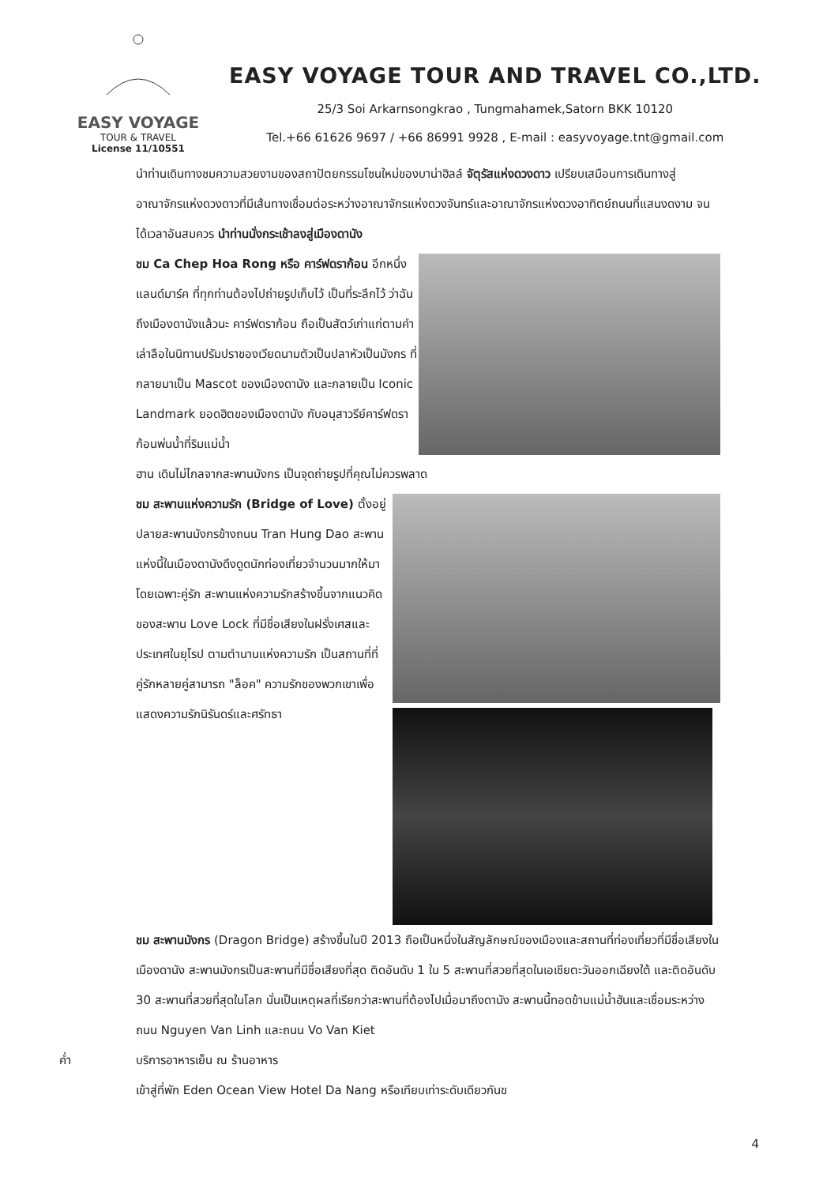EASY VOYAGE
TOUR & TRAVEL
License 11/10551
EASY VOYAGE TOUR AND TRAVEL CO.,LTD.
25/3 Soi Arkarnsongkrao , Tungmahamek,Satorn BKK 10120
Tel.+66 61626 9697 / +66 86991 9928 , E-mail : easyvoyage.tnt@gmail.com
นำท่านเดินทางชมความสวยงามของสถาปัตยกรรมโซนใหม่ของบาน่าฮิลล์ จัตุรัสแห่งดวงดาว เปรียบเสมือนการเดินทางสู่อาณาจักรแห่งดวงดาวที่มีเส้นทางเชื่อมต่อระหว่างอาณาจักรแห่งดวงจันทร์และอาณาจักรแห่งดวงอาทิตย์ถนนที่แสนงดงาม จนได้เวลาอันสมควร นำท่านนั่งกระเช้าลงสู่เมืองดานัง
ชม Ca Chep Hoa Rong หรือ คาร์ฟดราก้อน อีกหนึ่งแลนด์มาร์ค ที่ทุกท่านต้องไปถ่ายรูปเก็บไว้ เป็นที่ระลึกไว้ ว่าฉันถึงเมืองดานังแล้วนะ คาร์ฟดราก้อน ถือเป็นสัตว์เก่าแก่ตามคำเล่าลือในนิทานปรัมปราของเวียดนามตัวเป็นปลาหัวเป็นมังกร ที่กลายมาเป็น Mascot ของเมืองดานัง และกลายเป็น Iconic Landmark ยอดฮิตของเมืองดานัง กับอนุสาวรีย์คาร์ฟดราก้อนพ่นน้ำที่ริมแม่น้ำ
ฮาน เดินไม่ไกลจากสะพานมังกร เป็นจุดถ่ายรูปที่คุณไม่ควรพลาด
ชม สะพานแห่งความรัก (Bridge of Love) ตั้งอยู่ปลายสะพานมังกรข้างถนน Tran Hung Dao สะพานแห่งนี้ในเมืองดานังดึงดูดนักท่องเที่ยวจำนวนมากให้มาโดยเฉพาะคู่รัก สะพานแห่งความรักสร้างขึ้นจากแนวคิดของสะพาน Love Lock ที่มีชื่อเสียงในฝรั่งเศสและประเทศในยุโรป ตามตำนานแห่งความรัก เป็นสถานที่ที่คู่รักหลายคู่สามารถ "ล็อค" ความรักของพวกเขาเพื่อแสดงความรักนิรันดร์และศรัทธา
ชม สะพานมังกร (Dragon Bridge) สร้างขึ้นในปี 2013 ถือเป็นหนึ่งในสัญลักษณ์ของเมืองและสถานที่ท่องเที่ยวที่มีชื่อเสียงในเมืองดานัง สะพานมังกรเป็นสะพานที่มีชื่อเสียงที่สุด ติดอันดับ 1 ใน 5 สะพานที่สวยที่สุดในเอเชียตะวันออกเฉียงใต้ และติดอันดับ 30 สะพานที่สวยที่สุดในโลก นั่นเป็นเหตุผลที่เรียกว่าสะพานที่ต้องไปเมื่อมาถึงดานัง สะพานนี้ทอดข้ามแม่น้ำฮันและเชื่อมระหว่างถนน Nguyen Van Linh และถนน Vo Van Kiet
ค่ำ บริการอาหารเย็น ณ ร้านอาหาร
เข้าสู่ที่พัก Eden Ocean View Hotel Da Nang หรือเทียบเท่าระดับเดียวกันข
4